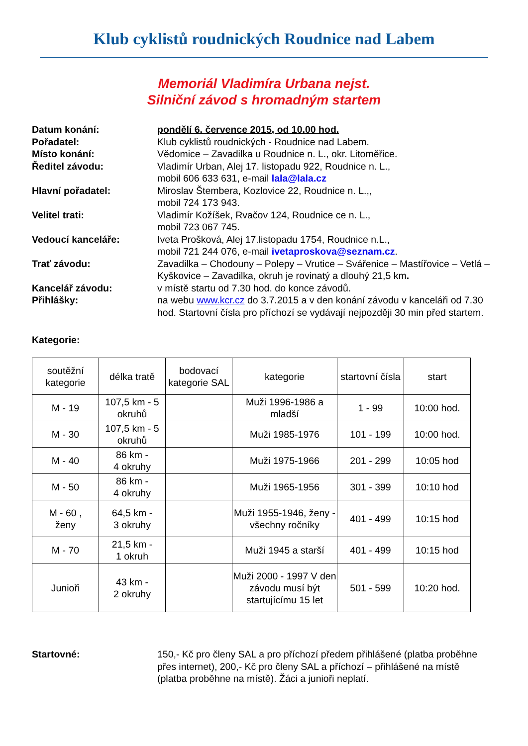Klub cyklistů roudnických Roudnice nad Labem
Memoriál Vladimíra Urbana nejst.
Silniční závod s hromadným startem
Datum konání:
pondělí 6. července 2015, od 10.00 hod.
Pořadatel:
Klub cyklistů roudnických - Roudnice nad Labem.
Místo konání:
Vědomice – Zavadilka u Roudnice n. L., okr. Litoměřice.
Ředitel závodu:
Vladimír Urban, Alej 17. listopadu 922, Roudnice n. L.,
mobil 606 633 631, e-mail lala@lala.cz
Hlavní pořadatel:
Miroslav Štembera, Kozlovice 22, Roudnice n. L.,,
mobil 724 173 943.
Velitel trati:
Vladimír Kožíšek, Rvačov 124, Roudnice ce n. L.,
mobil 723 067 745.
Vedoucí kanceláře:
Iveta Prošková, Alej 17.listopadu 1754, Roudnice n.L.,
mobil 721 244 076, e-mail ivetaproskova@seznam.cz.
Trať závodu:
Zavadilka – Chodouny – Polepy – Vrutice – Svářenice – Mastířovice – Vetlá – Kyškovice – Zavadilka, okruh je rovinatý a dlouhý 21,5 km.
Kancelář závodu:
v místě startu od 7.30 hod. do konce závodů.
Přihlášky:
na webu www.kcr.cz do 3.7.2015 a v den konání závodu v kanceláři od 7.30 hod. Startovní čísla pro příchozí se vydávají nejpozději 30 min před startem.
Kategorie:
| soutěžní kategorie | délka tratě | bodovací kategorie SAL | kategorie | startovní čísla | start |
| M - 19 | 107,5 km - 5 okruhů | | Muži 1996-1986 a mladší | 1 - 99 | 10:00 hod. |
| M - 30 | 107,5 km - 5 okruhů | | Muži 1985-1976 | 101 - 199 | 10:00 hod. |
| M - 40 | 86 km - 4 okruhy | | Muži 1975-1966 | 201 - 299 | 10:05 hod |
| M - 50 | 86 km - 4 okruhy | | Muži 1965-1956 | 301 - 399 | 10:10 hod |
| M - 60 , ženy | 64,5 km - 3 okruhy | | Muži 1955-1946, ženy - všechny ročníky | 401 - 499 | 10:15 hod |
| M - 70 | 21,5 km - 1 okruh | | Muži 1945 a starší | 401 - 499 | 10:15 hod |
| Junioři | 43 km - 2 okruhy | | Muži 2000 - 1997 V den závodu musí být startujícímu 15 let | 501 - 599 | 10:20 hod. |
Startovné:
150,- Kč pro členy SAL a pro příchozí předem přihlášené (platba proběhne přes internet), 200,- Kč pro členy SAL a příchozí – přihlášené na místě
(platba proběhne na místě). Žáci a junioři neplatí.